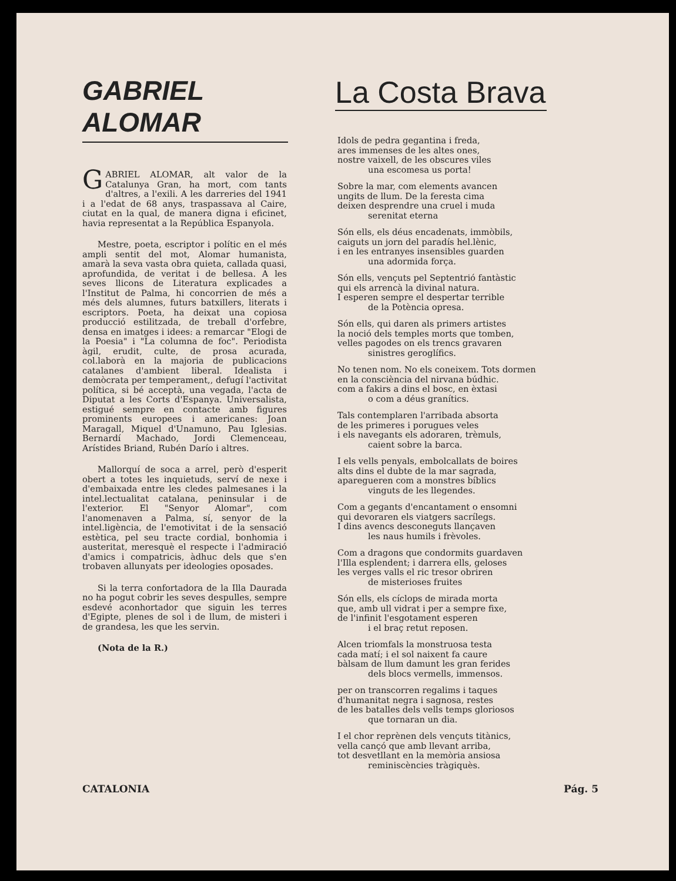GABRIEL ALOMAR
GABRIEL ALOMAR, alt valor de la Catalunya Gran, ha mort, com tants d'altres, a l'exili. A les darreries del 1941 i a l'edat de 68 anys, traspassava al Caire, ciutat en la qual, de manera digna i eficinet, havia representat a la República Espanyola.
Mestre, poeta, escriptor i polític en el més ampli sentit del mot, Alomar humanista, amarà la seva vasta obra quieta, callada quasi, aprofundida, de veritat i de bellesa. A les seves llicons de Literatura explicades a l'Institut de Palma, hi concorrien de més a més dels alumnes, futurs batxillers, literats i escriptors. Poeta, ha deixat una copiosa producció estilitzada, de treball d'orfebre, densa en imatges i idees: a remarcar "Elogi de la Poesia" i "La columna de foc". Periodista àgil, erudit, culte, de prosa acurada, col.laborà en la majoria de publicacions catalanes d'ambient liberal. Idealista i demòcrata per temperament,, defugí l'activitat política, si bé acceptà, una vegada, l'acta de Diputat a les Corts d'Espanya. Universalista, estigué sempre en contacte amb figures prominents europees i americanes: Joan Maragall, Miquel d'Unamuno, Pau Iglesias. Bernardí Machado, Jordi Clemenceau, Arístides Briand, Rubén Darío i altres.
Mallorquí de soca a arrel, però d'esperit obert a totes les inquietuds, serví de nexe i d'embaixada entre les cledes palmesanes i la intel.lectualitat catalana, peninsular i de l'exterior. El "Senyor Alomar", com l'anomenaven a Palma, sí, senyor de la intel.ligència, de l'emotivitat i de la sensació estètica, pel seu tracte cordial, bonhomia i austeritat, meresquè el respecte i l'admiració d'amics i compatricis, àdhuc dels que s'en trobaven allunyats per ideologies oposades.
Si la terra confortadora de la Illa Daurada no ha pogut cobrir les seves despulles, sempre esdevé aconhortador que siguin les terres d'Egipte, plenes de sol i de llum, de misteri i de grandesa, les que les servin.
(Nota de la R.)
La Costa Brava
Idols de pedra gegantina i freda,
ares immenses de les altes ones,
nostre vaixell, de les obscures viles
una escomesa us porta!
Sobre la mar, com elements avancen
ungits de llum. De la feresta cima
deixen desprendre una cruel i muda
serenitat eterna
Són ells, els déus encadenats, immòbils,
caiguts un jorn del paradís hel.lènic,
i en les entranyes insensibles guarden
una adormida força.
Són ells, vençuts pel Septentrió fantàstic
qui els arrencà la divinal natura.
I esperen sempre el despertar terrible
de la Potència opresa.
Són ells, qui daren als primers artistes
la noció dels temples morts que tomben,
velles pagodes on els trencs gravaren
sinistres geroglífics.
No tenen nom. No els coneixem. Tots dormen
en la consciència del nirvana búdhic.
com a fakirs a dins el bosc, en èxtasi
o com a déus granítics.
Tals contemplaren l'arribada absorta
de les primeres i porugues veles
i els navegants els adoraren, trèmuls,
caient sobre la barca.
I els vells penyals, embolcallats de boires
alts dins el dubte de la mar sagrada,
aparegueren com a monstres bíblics
vinguts de les llegendes.
Com a gegants d'encantament o ensomni
qui devoraren els viatgers sacrílegs.
I dins avencs desconeguts llançaven
les naus humils i frèvoles.
Com a dragons que condormits guardaven
l'Illa esplendent; i darrera ells, geloses
les verges valls el ric tresor obriren
de misterioses fruites
Són ells, els cíclops de mirada morta
que, amb ull vidrat i per a sempre fixe,
de l'infinit l'esgotament esperen
i el braç retut reposen.
Alcen triomfals la monstruosa testa
cada matí; i el sol naixent fa caure
bàlsam de llum damunt les gran ferides
dels blocs vermells, immensos.
per on transcorren regalims i taques
d'humanitat negra i sagnosa, restes
de les batalles dels vells temps gloriosos
que tornaran un dia.
I el chor reprènen dels vençuts titànics,
vella cançó que amb llevant arriba,
tot desvetllant en la memòria ansiosa
reminiscències tràgiquès.
CATALONIA Pág. 5